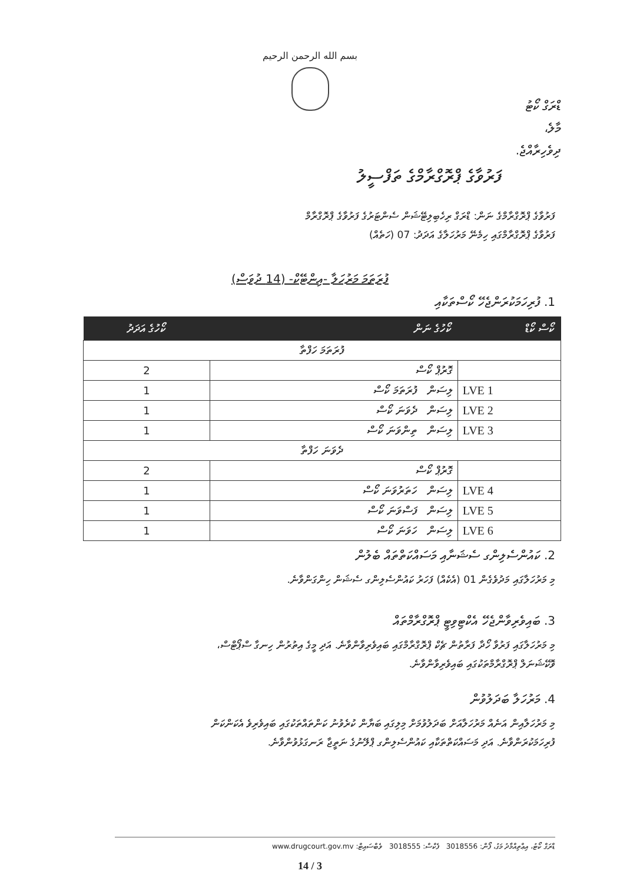بسم الله الرحمن الرحيم
ޑްރަގް ކޯޓު
މާލެ،
ދިވެހިރާއްޖެ.
ފަރުވާގެ ޕްރޮގްރާމްގެ ތަފްސީލު
ފަރުވާގެ ޕްރޮގްރާމްގެ ނަން: ޑްރަގް ރިހެބިލިޓޭޝަން ސެންޓަރުގެ ފަރުވާގެ ޕްރޮގްރާމް
ފަރުވާގެ ޕްރޮގްރާމްގައި ހިމެނޭ މަރުހަލާގެ އަދަދު: 07 (ހަތެއް)
ފުރަތަމަ މަރުހަލާ -އިންޓޭކް- (14 ދުވަސް)
1. ފުރިހަމަކުރަންޖެހޭ ކޯސްތަކާއި
| ކޯސް ކޯޑް | ކޯހުގެ ނަން | ކޯހުގެ އަދަދު |
| --- | --- | --- |
| ފުރަތަމަ ހަފްތާ | | |
| | ގޮރުޕް ކޯސް | 2 |
| LVE 1 | ލިސަން ފުރަތަމަ ކޯސް | 1 |
| LVE 2 | ލިސަން ދެވަނަ ކޯސް | 1 |
| LVE 3 | ލިސަން ތިންވަނަ ކޯސް | 1 |
| ދެވަނަ ހަފްތާ | | |
| | ގޮރުޕް ކޯސް | 2 |
| LVE 4 | ލިސަން ހަތަރުވަނަ ކޯސް | 1 |
| LVE 5 | ލިސަން ފަސްވަނަ ކޯސް | 1 |
| LVE 6 | ލިސަން ހަވަނަ ކޯސް | 1 |
2. ކައުންސެލިންގ ސެޝަނާއި މަސައްކަތްތައް ބެލުން
މި މަރުހަލާގައި މަދުވެގެން 01 (އެކެއް) ފަހަރު ކައުންސެލިންގ ސެޝަން ހިންގަންވާނެ.
3. ބައިވެރިވާންޖެހޭ އެކްޓިވިޓީ ޕްރޮގްރާމްތައް
މި މަރުހަލާގައި ފަރުވާ ހޯދާ ފަރާތުން ޗެކް ޕްރޮގްރާމްގައި ބައިވެރިވާންވާނެ. އަދި މީގެ އިތުރުން ހިނގާ ސްޕޯޓްސް،
ވޮކޭޝަނަލް ޕްރޮގްރާމްތަކުގައި ބައިވެރިވާންވާނެ.
4. މަރުހަލާ ބަދަލުވުން
މި މަރުހަލާއިން އަނެއް މަރުހަލާއަށް ބަދަލުވުމަށް މިލިގައި ބަޔާން ކުރެވުނު ކަންތައްތަކުގައި ބައިވެރިވެ އެކަންކަން
ފުރިހަމަކުރަންވާނެ. އަދި މަސައްކަތްތަކާއި ކައުންސެލިންގ ޕްލޭނުގެ ނަތީޖާ ރަނގަޅުވުންވާނެ.
ޑްރަގް ކޯޓު، އިޢްތިއްމާދު މަގު، ފޯން: 3018556 ފެކްސް: 3018555 ވެބްސައިޓް: www.drugcourt.gov.mv
3 / 14